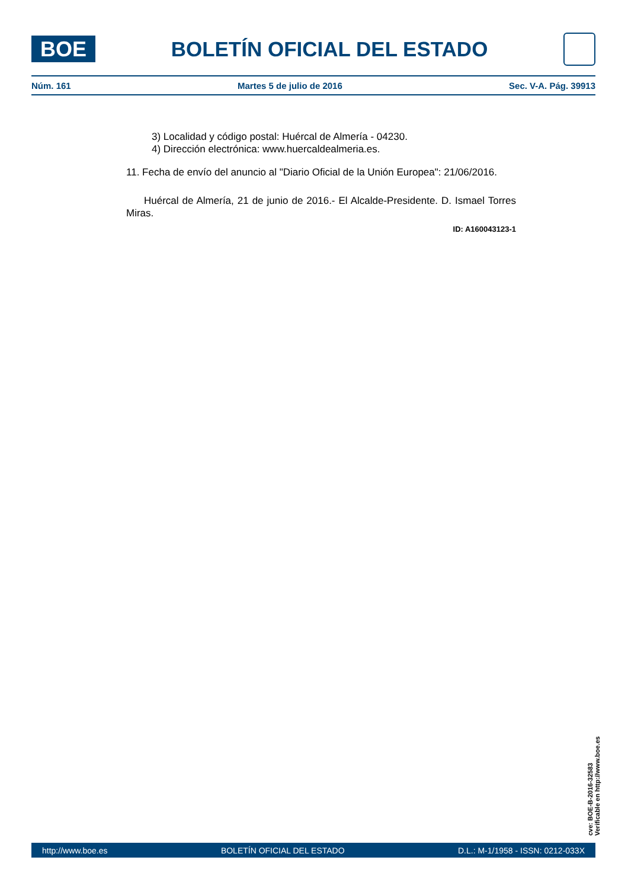BOE
BOLETÍN OFICIAL DEL ESTADO
Núm. 161 Martes 5 de julio de 2016 Sec. V-A. Pág. 39913
3) Localidad y código postal: Huércal de Almería - 04230.
4) Dirección electrónica: www.huercaldealmeria.es.
11. Fecha de envío del anuncio al "Diario Oficial de la Unión Europea": 21/06/2016.
Huércal de Almería, 21 de junio de 2016.- El Alcalde-Presidente. D. Ismael Torres Miras.
ID: A160043123-1
cve: BOE-B-2016-32583
Verificable en http://www.boe.es
http://www.boe.es BOLETÍN OFICIAL DEL ESTADO D.L.: M-1/1958 - ISSN: 0212-033X